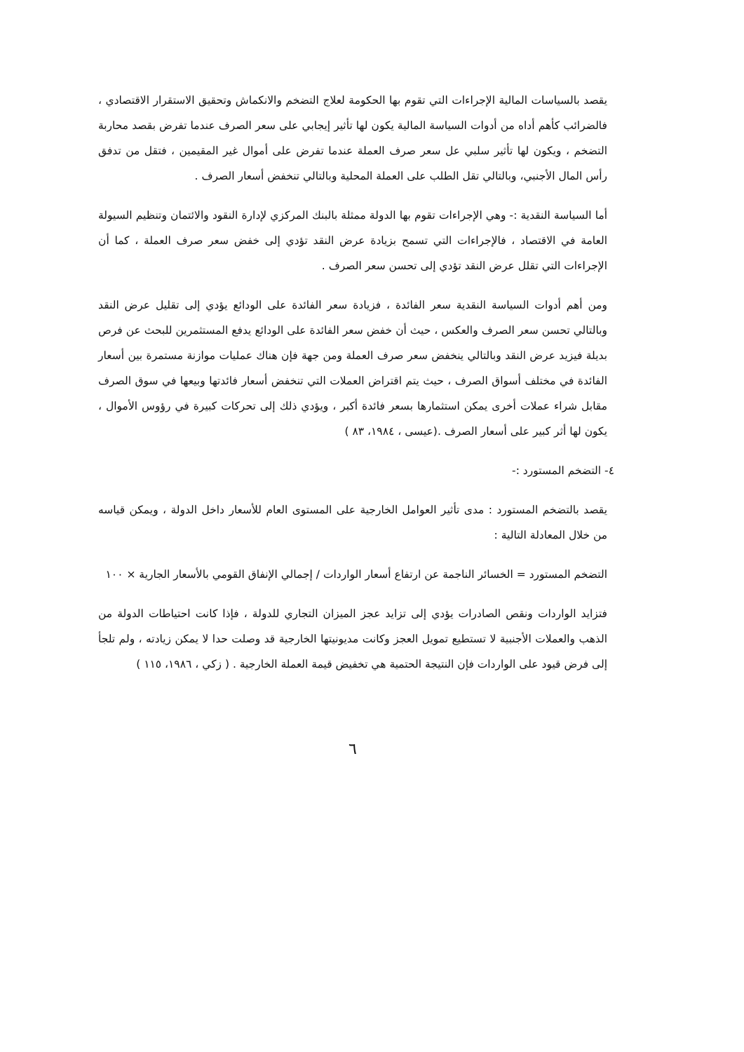يقصد بالسياسات المالية الإجراءات التي تقوم بها الحكومة لعلاج التضخم والانكماش وتحقيق الاستقرار الاقتصادي ، فالضرائب كأهم أداه من أدوات السياسة المالية يكون لها تأثير إيجابي على سعر الصرف عندما تفرض بقصد محاربة التضخم ، ويكون لها تأثير سلبي عل سعر صرف العملة عندما تفرض على أموال غير المقيمين ، فتقل من تدفق رأس المال الأجنبي، وبالتالي تقل الطلب على العملة المحلية وبالتالي تنخفض أسعار الصرف .
أما السياسة النقدية :- وهي الإجراءات تقوم بها الدولة ممثلة بالبنك المركزي لإدارة النقود والائتمان وتنظيم السيولة العامة في الاقتصاد ، فالإجراءات التي تسمح بزيادة عرض النقد تؤدي إلى خفض سعر صرف العملة ، كما أن الإجراءات التي تقلل عرض النقد تؤدي إلى تحسن سعر الصرف .
ومن أهم أدوات السياسة النقدية سعر الفائدة ، فزيادة سعر الفائدة على الودائع يؤدي إلى تقليل عرض النقد وبالتالي تحسن سعر الصرف والعكس ، حيث أن خفض سعر الفائدة على الودائع يدفع المستثمرين للبحث عن فرص بديلة فيزيد عرض النقد وبالتالي ينخفض سعر صرف العملة ومن جهة فإن هناك عمليات موازنة مستمرة بين أسعار الفائدة في مختلف أسواق الصرف ، حيث يتم اقتراض العملات التي تنخفض أسعار فائدتها وبيعها في سوق الصرف مقابل شراء عملات أخرى يمكن استثمارها بسعر فائدة أكبر ، ويؤدي ذلك إلى تحركات كبيرة في رؤوس الأموال ، يكون لها أثر كبير على أسعار الصرف .(عيسى ، ١٩٨٤، ٨٣ )
٤- التضخم المستورد :-
يقصد بالتضخم المستورد : مدى تأثير العوامل الخارجية على المستوى العام للأسعار داخل الدولة ، ويمكن قياسه من خلال المعادلة التالية :
التضخم المستورد = الخسائر الناجمة عن ارتفاع أسعار الواردات / إجمالي الإنفاق القومي بالأسعار الجارية × ١٠٠
فتزايد الواردات ونقص الصادرات يؤدي إلى تزايد عجز الميزان التجاري للدولة ، فإذا كانت احتياطات الدولة من الذهب والعملات الأجنبية لا تستطيع تمويل العجز وكانت مديونيتها الخارجية قد وصلت حدا لا يمكن زيادته ، ولم تلجأ إلى فرض قيود على الواردات فإن النتيجة الحتمية هي تخفيض قيمة العملة الخارجية . ( زكي ، ١٩٨٦، ١١٥ )
٦